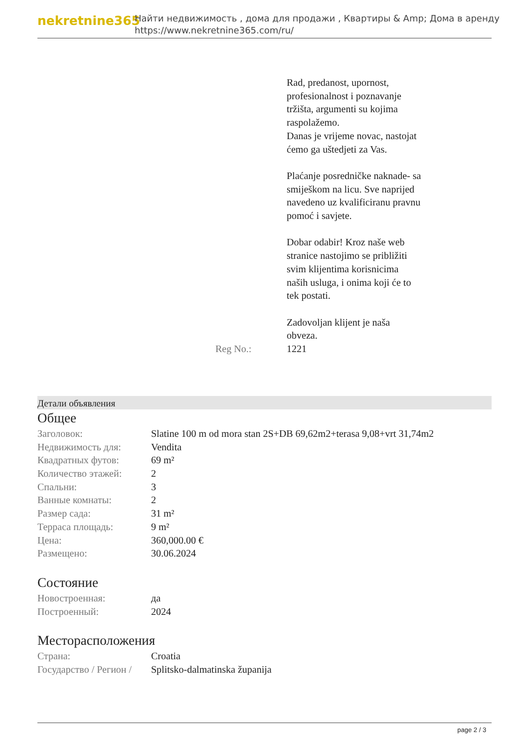nekretnine365
Найти недвижимость , дома для продажи , Квартиры & Amp; Дома в аренду
https://www.nekretnine365.com/ru/
Rad, predanost, upornost, profesionalnost i poznavanje tržišta, argumenti su kojima raspolažemo.
Danas je vrijeme novac, nastojat ćemo ga uštedjeti za Vas.
Plaćanje posredničke naknade- sa smiješkom na licu. Sve naprijed navedeno uz kvalificiranu pravnu pomoć i savjete.
Dobar odabir! Kroz naše web stranice nastojimo se približiti svim klijentima korisnicima naših usluga, i onima koji će to tek postati.
Zadovoljan klijent je naša obveza.
Reg No.: 1221
Детали объявления
Общее
| Заголовок: | Slatine 100 m od mora stan 2S+DB 69,62m2+terasa 9,08+vrt 31,74m2 |
| Недвижимость для: | Vendita |
| Квадратных футов: | 69 m² |
| Количество этажей: | 2 |
| Спальни: | 3 |
| Ванные комнаты: | 2 |
| Размер сада: | 31 m² |
| Терраса площадь: | 9 m² |
| Цена: | 360,000.00 € |
| Размещено: | 30.06.2024 |
Состояние
| Новостроенная: | да |
| Построенный: | 2024 |
Месторасположения
| Страна: | Croatia |
| Государство / Регион / | Splitsko-dalmatinska županija |
page 2 / 3